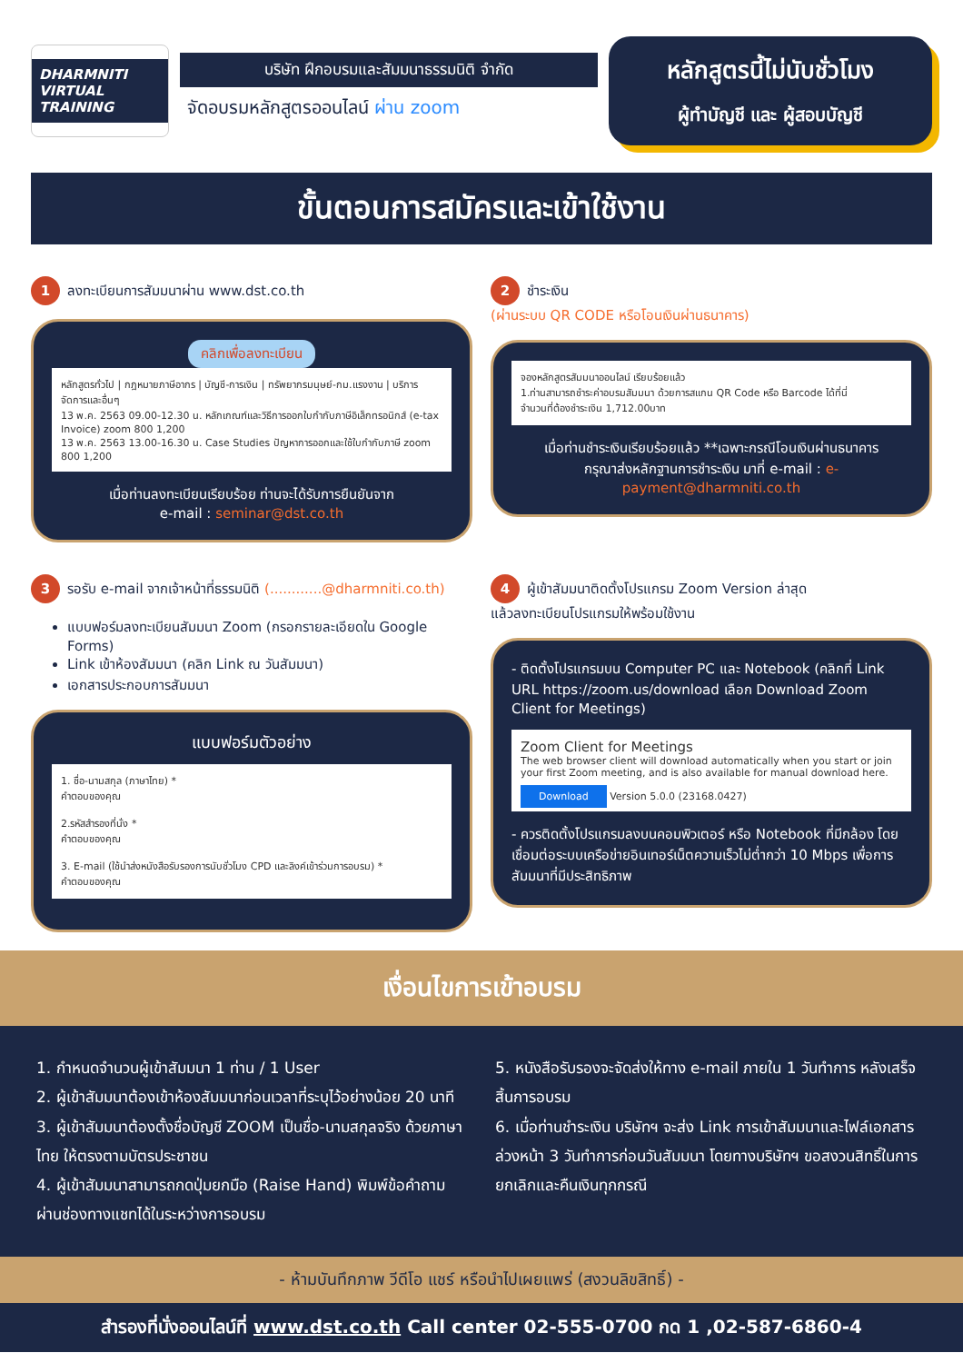DHARMNITI
VIRTUAL TRAINING
บริษัท ฝึกอบรมและสัมมนาธรรมนิติ จำกัด
จัดอบรมหลักสูตรออนไลน์ ผ่าน zoom
หลักสูตรนี้ไม่นับชั่วโมง
ผู้ทำบัญชี และ ผู้สอบบัญชี
ขั้นตอนการสมัครและเข้าใช้งาน
1 ลงทะเบียนการสัมมนาผ่าน www.dst.co.th
คลิกเพื่อลงทะเบียน
หลักสูตรทั่วไป | กฎหมายภาษีอากร | บัญชี-การเงิน | ทรัพยากรมนุษย์-กม.แรงงาน | บริการจัดการและอื่นๆ
13 พ.ค. 2563 09.00-12.30 น. หลักเกณฑ์และวิธีการออกใบกำกับภาษีอิเล็กทรอนิกส์ (e-tax Invoice) zoom 800 1,200
13 พ.ค. 2563 13.00-16.30 น. Case Studies ปัญหาการออกและใช้ใบกำกับภาษี zoom 800 1,200
เมื่อท่านลงทะเบียนเรียบร้อย ท่านจะได้รับการยืนยันจาก
e-mail : seminar@dst.co.th
2 ชำระเงิน
(ผ่านระบบ QR CODE หรือโอนเงินผ่านธนาคาร)
จองหลักสูตรสัมมนาออนไลน์ เรียบร้อยแล้ว
1.ท่านสามารถชำระค่าอบรมสัมมนา ด้วยการสแกน QR Code หรือ Barcode ได้ที่นี่
จำนวนที่ต้องชำระเงิน 1,712.00บาท
เมื่อท่านชำระเงินเรียบร้อยแล้ว **เฉพาะกรณีโอนเงินผ่านธนาคาร
กรุณาส่งหลักฐานการชำระเงิน มาที่ e-mail : e-payment@dharmniti.co.th
3 รอรับ e-mail จากเจ้าหน้าที่ธรรมนิติ (............@dharmniti.co.th)
แบบฟอร์มลงทะเบียนสัมมนา Zoom (กรอกรายละเอียดใน Google Forms)
Link เข้าห้องสัมมนา (คลิก Link ณ วันสัมมนา)
เอกสารประกอบการสัมมนา
แบบฟอร์มตัวอย่าง
1. ชื่อ-นามสกุล (ภาษาไทย) *
คำตอบของคุณ
2.รหัสสำรองที่นั่ง *
คำตอบของคุณ
3. E-mail (ใช้นำส่งหนังสือรับรองการนับชั่วโมง CPD และลิงค์เข้าร่วมการอบรม) *
คำตอบของคุณ
4 ผู้เข้าสัมมนาติดตั้งโปรแกรม Zoom Version ล่าสุด
แล้วลงทะเบียนโปรแกรมให้พร้อมใช้งาน
- ติดตั้งโปรแกรมบน Computer PC และ Notebook (คลิกที่ Link URL https://zoom.us/download เลือก Download Zoom Client for Meetings)
Zoom Client for Meetings
The web browser client will download automatically when you start or join your first Zoom meeting, and is also available for manual download here.
Download Version 5.0.0 (23168.0427)
- ควรติดตั้งโปรแกรมลงบนคอมพิวเตอร์ หรือ Notebook ที่มีกล้อง โดยเชื่อมต่อระบบเครือข่ายอินเทอร์เน็ตความเร็วไม่ต่ำกว่า 10 Mbps เพื่อการสัมมนาที่มีประสิทธิภาพ
เงื่อนไขการเข้าอบรม
1. กำหนดจำนวนผู้เข้าสัมมนา 1 ท่าน / 1 User
2. ผู้เข้าสัมมนาต้องเข้าห้องสัมมนาก่อนเวลาที่ระบุไว้อย่างน้อย 20 นาที
3. ผู้เข้าสัมมนาต้องตั้งชื่อบัญชี ZOOM เป็นชื่อ-นามสกุลจริง ด้วยภาษาไทย ให้ตรงตามบัตรประชาชน
4. ผู้เข้าสัมมนาสามารถกดปุ่มยกมือ (Raise Hand) พิมพ์ข้อคำถามผ่านช่องทางแชทได้ในระหว่างการอบรม
5. หนังสือรับรองจะจัดส่งให้ทาง e-mail ภายใน 1 วันทำการ หลังเสร็จสิ้นการอบรม
6. เมื่อท่านชำระเงิน บริษัทฯ จะส่ง Link การเข้าสัมมนาและไฟล์เอกสาร ล่วงหน้า 3 วันทำการก่อนวันสัมมนา โดยทางบริษัทฯ ขอสงวนสิทธิ์ในการยกเลิกและคืนเงินทุกกรณี
- ห้ามบันทึกภาพ วีดีโอ แชร์ หรือนำไปเผยแพร่ (สงวนลิขสิทธิ์) -
สำรองที่นั่งออนไลน์ที่ www.dst.co.th Call center 02-555-0700 กด 1 ,02-587-6860-4